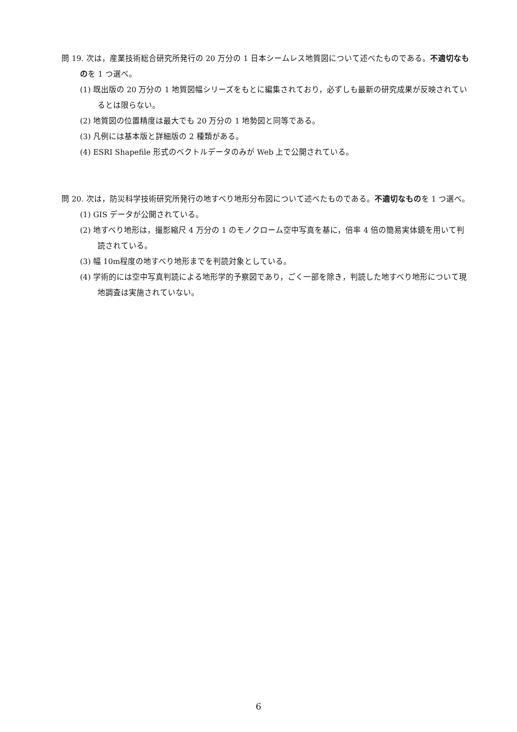問 19. 次は，産業技術総合研究所発行の 20 万分の 1 日本シームレス地質図について述べたものである。不適切なものを 1 つ選べ。
(1) 既出版の 20 万分の 1 地質図幅シリーズをもとに編集されており，必ずしも最新の研究成果が反映されているとは限らない。
(2) 地質図の位置精度は最大でも 20 万分の 1 地勢図と同等である。
(3) 凡例には基本版と詳細版の 2 種類がある。
(4) ESRI Shapefile 形式のベクトルデータのみが Web 上で公開されている。
問 20. 次は，防災科学技術研究所発行の地すべり地形分布図について述べたものである。不適切なものを 1 つ選べ。
(1) GIS データが公開されている。
(2) 地すべり地形は，撮影縮尺 4 万分の 1 のモノクローム空中写真を基に，倍率 4 倍の簡易実体鏡を用いて判読されている。
(3) 幅 10m程度の地すべり地形までを判読対象としている。
(4) 学術的には空中写真判読による地形学的予察図であり，ごく一部を除き，判読した地すべり地形について現地調査は実施されていない。
6